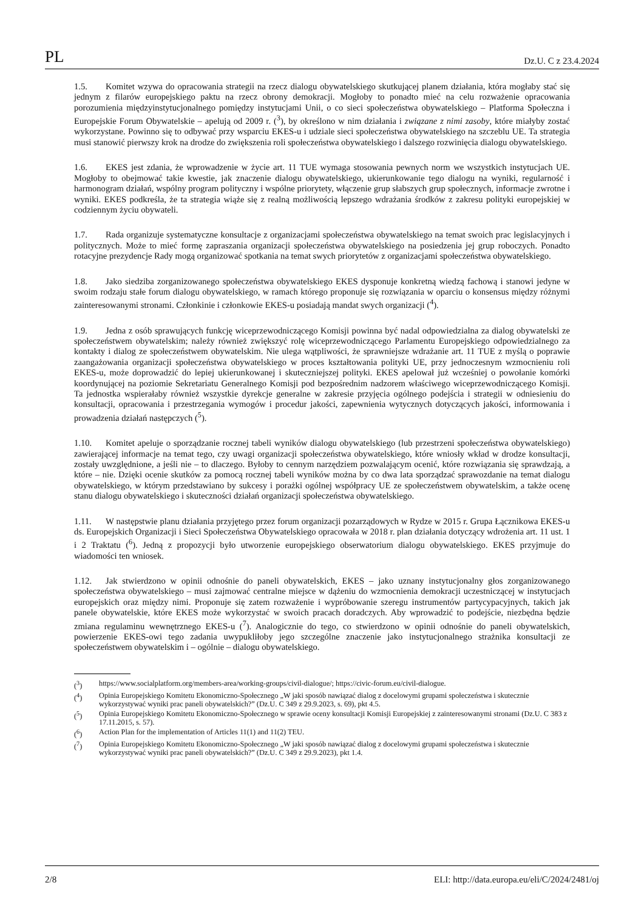PL Dz.U. C z 23.4.2024
1.5. Komitet wzywa do opracowania strategii na rzecz dialogu obywatelskiego skutkującej planem działania, która mogłaby stać się jednym z filarów europejskiego paktu na rzecz obrony demokracji. Mogłoby to ponadto mieć na celu rozważenie opracowania porozumienia międzyinstytucjonalnego pomiędzy instytucjami Unii, o co sieci społeczeństwa obywatelskiego – Platforma Społeczna i Europejskie Forum Obywatelskie – apelują od 2009 r. (<sup>3</sup>), by określono w nim działania i związane z nimi zasoby, które miałyby zostać wykorzystane. Powinno się to odbywać przy wsparciu EKES-u i udziale sieci społeczeństwa obywatelskiego na szczeblu UE. Ta strategia musi stanowić pierwszy krok na drodze do zwiększenia roli społeczeństwa obywatelskiego i dalszego rozwinięcia dialogu obywatelskiego.
1.6. EKES jest zdania, że wprowadzenie w życie art. 11 TUE wymaga stosowania pewnych norm we wszystkich instytucjach UE. Mogłoby to obejmować takie kwestie, jak znaczenie dialogu obywatelskiego, ukierunkowanie tego dialogu na wyniki, regularność i harmonogram działań, wspólny program polityczny i wspólne priorytety, włączenie grup słabszych grup społecznych, informacje zwrotne i wyniki. EKES podkreśla, że ta strategia wiąże się z realną możliwością lepszego wdrażania środków z zakresu polityki europejskiej w codziennym życiu obywateli.
1.7. Rada organizuje systematyczne konsultacje z organizacjami społeczeństwa obywatelskiego na temat swoich prac legislacyjnych i politycznych. Może to mieć formę zapraszania organizacji społeczeństwa obywatelskiego na posiedzenia jej grup roboczych. Ponadto rotacyjne prezydencje Rady mogą organizować spotkania na temat swych priorytetów z organizacjami społeczeństwa obywatelskiego.
1.8. Jako siedziba zorganizowanego społeczeństwa obywatelskiego EKES dysponuje konkretną wiedzą fachową i stanowi jedyne w swoim rodzaju stałe forum dialogu obywatelskiego, w ramach którego proponuje się rozwiązania w oparciu o konsensus między różnymi zainteresowanymi stronami. Członkinie i członkowie EKES-u posiadają mandat swych organizacji (<sup>4</sup>).
1.9. Jedna z osób sprawujących funkcję wiceprzewodniczącego Komisji powinna być nadal odpowiedzialna za dialog obywatelski ze społeczeństwem obywatelskim; należy również zwiększyć rolę wiceprzewodniczącego Parlamentu Europejskiego odpowiedzialnego za kontakty i dialog ze społeczeństwem obywatelskim. Nie ulega wątpliwości, że sprawniejsze wdrażanie art. 11 TUE z myślą o poprawie zaangażowania organizacji społeczeństwa obywatelskiego w proces kształtowania polityki UE, przy jednoczesnym wzmocnieniu roli EKES-u, może doprowadzić do lepiej ukierunkowanej i skuteczniejszej polityki. EKES apelował już wcześniej o powołanie komórki koordynującej na poziomie Sekretariatu Generalnego Komisji pod bezpośrednim nadzorem właściwego wiceprzewodniczącego Komisji. Ta jednostka wspierałaby również wszystkie dyrekcje generalne w zakresie przyjęcia ogólnego podejścia i strategii w odniesieniu do konsultacji, opracowania i przestrzegania wymogów i procedur jakości, zapewnienia wytycznych dotyczących jakości, informowania i prowadzenia działań następczych (<sup>5</sup>).
1.10. Komitet apeluje o sporządzanie rocznej tabeli wyników dialogu obywatelskiego (lub przestrzeni społeczeństwa obywatelskiego) zawierającej informacje na temat tego, czy uwagi organizacji społeczeństwa obywatelskiego, które wniosły wkład w drodze konsultacji, zostały uwzględnione, a jeśli nie – to dlaczego. Byłoby to cennym narzędziem pozwalającym ocenić, które rozwiązania się sprawdzają, a które – nie. Dzięki ocenie skutków za pomocą rocznej tabeli wyników można by co dwa lata sporządzać sprawozdanie na temat dialogu obywatelskiego, w którym przedstawiano by sukcesy i porażki ogólnej współpracy UE ze społeczeństwem obywatelskim, a także ocenę stanu dialogu obywatelskiego i skuteczności działań organizacji społeczeństwa obywatelskiego.
1.11. W następstwie planu działania przyjętego przez forum organizacji pozarządowych w Rydze w 2015 r. Grupa Łącznikowa EKES-u ds. Europejskich Organizacji i Sieci Społeczeństwa Obywatelskiego opracowała w 2018 r. plan działania dotyczący wdrożenia art. 11 ust. 1 i 2 Traktatu (<sup>6</sup>). Jedną z propozycji było utworzenie europejskiego obserwatorium dialogu obywatelskiego. EKES przyjmuje do wiadomości ten wniosek.
1.12. Jak stwierdzono w opinii odnośnie do paneli obywatelskich, EKES – jako uznany instytucjonalny głos zorganizowanego społeczeństwa obywatelskiego – musi zajmować centralne miejsce w dążeniu do wzmocnienia demokracji uczestniczącej w instytucjach europejskich oraz między nimi. Proponuje się zatem rozważenie i wypróbowanie szeregu instrumentów partycypacyjnych, takich jak panele obywatelskie, które EKES może wykorzystać w swoich pracach doradczych. Aby wprowadzić to podejście, niezbędna będzie zmiana regulaminu wewnętrznego EKES-u (<sup>7</sup>). Analogicznie do tego, co stwierdzono w opinii odnośnie do paneli obywatelskich, powierzenie EKES-owi tego zadania uwypukliłoby jego szczególne znaczenie jako instytucjonalnego strażnika konsultacji ze społeczeństwem obywatelskim i – ogólnie – dialogu obywatelskiego.
(<sup>3</sup>) https://www.socialplatform.org/members-area/working-groups/civil-dialogue/; https://civic-forum.eu/civil-dialogue.
(<sup>4</sup>) Opinia Europejskiego Komitetu Ekonomiczno-Społecznego „W jaki sposób nawiązać dialog z docelowymi grupami społeczeństwa i skutecznie wykorzystywać wyniki prac paneli obywatelskich?” (Dz.U. C 349 z 29.9.2023, s. 69), pkt 4.5.
(<sup>5</sup>) Opinia Europejskiego Komitetu Ekonomiczno-Społecznego w sprawie oceny konsultacji Komisji Europejskiej z zainteresowanymi stronami (Dz.U. C 383 z 17.11.2015, s. 57).
(<sup>6</sup>) Action Plan for the implementation of Articles 11(1) and 11(2) TEU.
(<sup>7</sup>) Opinia Europejskiego Komitetu Ekonomiczno-Społecznego „W jaki sposób nawiązać dialog z docelowymi grupami społeczeństwa i skutecznie wykorzystywać wyniki prac paneli obywatelskich?” (Dz.U. C 349 z 29.9.2023), pkt 1.4.
2/8 ELI: http://data.europa.eu/eli/C/2024/2481/oj